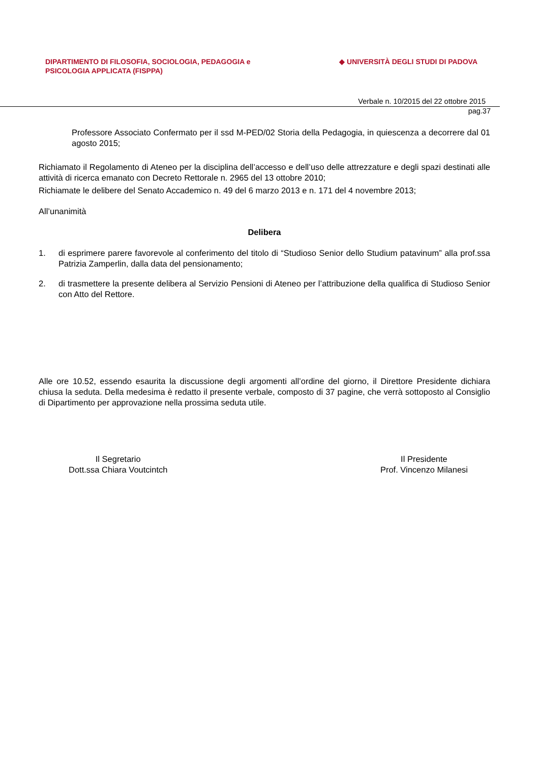DIPARTIMENTO DI FILOSOFIA, SOCIOLOGIA, PEDAGOGIA e
PSICOLOGIA APPLICATA (FISPPA)
◆ UNIVERSITÀ DEGLI STUDI DI PADOVA
Verbale n. 10/2015 del 22 ottobre 2015
pag.37
Professore Associato Confermato per il ssd M-PED/02 Storia della Pedagogia, in quiescenza a decorrere dal 01 agosto 2015;
Richiamato il Regolamento di Ateneo per la disciplina dell’accesso e dell’uso delle attrezzature e degli spazi destinati alle attività di ricerca emanato con Decreto Rettorale n. 2965 del 13 ottobre 2010;
Richiamate le delibere del Senato Accademico n. 49 del 6 marzo 2013 e n. 171 del 4 novembre 2013;
All’unanimità
Delibera
1. di esprimere parere favorevole al conferimento del titolo di “Studioso Senior dello Studium patavinum” alla prof.ssa Patrizia Zamperlin, dalla data del pensionamento;
2. di trasmettere la presente delibera al Servizio Pensioni di Ateneo per l’attribuzione della qualifica di Studioso Senior con Atto del Rettore.
Alle ore 10.52, essendo esaurita la discussione degli argomenti all’ordine del giorno, il Direttore Presidente dichiara chiusa la seduta. Della medesima è redatto il presente verbale, composto di 37 pagine, che verrà sottoposto al Consiglio di Dipartimento per approvazione nella prossima seduta utile.
Il Segretario
Dott.ssa Chiara Voutcintch
Il Presidente
Prof. Vincenzo Milanesi